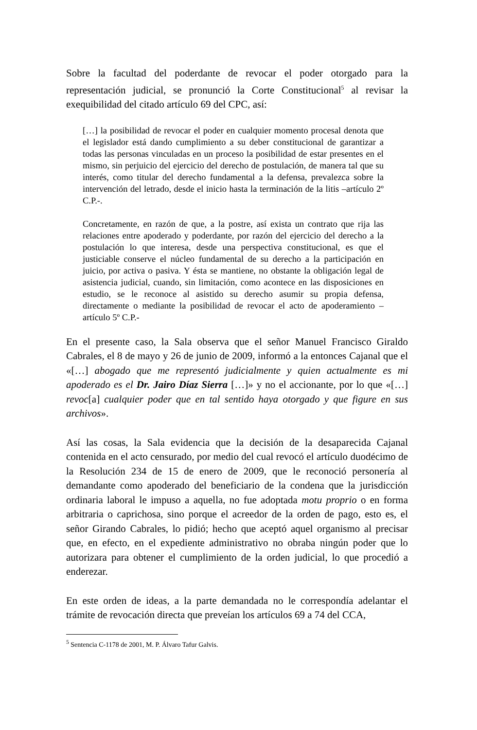Sobre la facultad del poderdante de revocar el poder otorgado para la representación judicial, se pronunció la Corte Constitucional<sup>5</sup> al revisar la exequibilidad del citado artículo 69 del CPC, así:
[…] la posibilidad de revocar el poder en cualquier momento procesal denota que el legislador está dando cumplimiento a su deber constitucional de garantizar a todas las personas vinculadas en un proceso la posibilidad de estar presentes en el mismo, sin perjuicio del ejercicio del derecho de postulación, de manera tal que su interés, como titular del derecho fundamental a la defensa, prevalezca sobre la intervención del letrado, desde el inicio hasta la terminación de la litis –artículo 2º C.P.-.
Concretamente, en razón de que, a la postre, así exista un contrato que rija las relaciones entre apoderado y poderdante, por razón del ejercicio del derecho a la postulación lo que interesa, desde una perspectiva constitucional, es que el justiciable conserve el núcleo fundamental de su derecho a la participación en juicio, por activa o pasiva. Y ésta se mantiene, no obstante la obligación legal de asistencia judicial, cuando, sin limitación, como acontece en las disposiciones en estudio, se le reconoce al asistido su derecho asumir su propia defensa, directamente o mediante la posibilidad de revocar el acto de apoderamiento –artículo 5º C.P.-
En el presente caso, la Sala observa que el señor Manuel Francisco Giraldo Cabrales, el 8 de mayo y 26 de junio de 2009, informó a la entonces Cajanal que el «[…] abogado que me representó judicialmente y quien actualmente es mi apoderado es el Dr. Jairo Díaz Sierra […]» y no el accionante, por lo que «[…] revoc[a] cualquier poder que en tal sentido haya otorgado y que figure en sus archivos».
Así las cosas, la Sala evidencia que la decisión de la desaparecida Cajanal contenida en el acto censurado, por medio del cual revocó el artículo duodécimo de la Resolución 234 de 15 de enero de 2009, que le reconoció personería al demandante como apoderado del beneficiario de la condena que la jurisdicción ordinaria laboral le impuso a aquella, no fue adoptada motu proprio o en forma arbitraria o caprichosa, sino porque el acreedor de la orden de pago, esto es, el señor Girando Cabrales, lo pidió; hecho que aceptó aquel organismo al precisar que, en efecto, en el expediente administrativo no obraba ningún poder que lo autorizara para obtener el cumplimiento de la orden judicial, lo que procedió a enderezar.
En este orden de ideas, a la parte demandada no le correspondía adelantar el trámite de revocación directa que preveían los artículos 69 a 74 del CCA,
<sup>5</sup> Sentencia C-1178 de 2001, M. P. Álvaro Tafur Galvis.